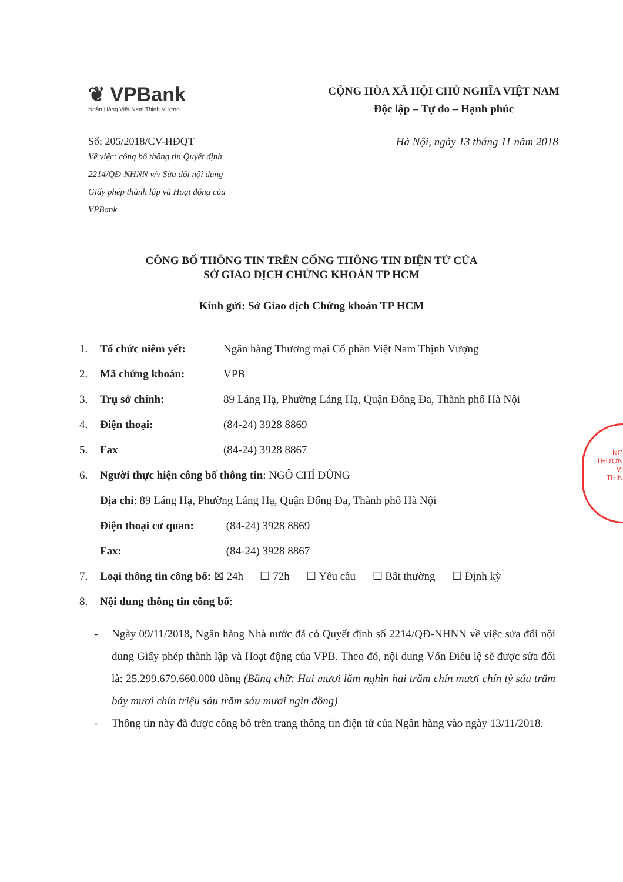❦ VPBank
Ngân Hàng Việt Nam Thịnh Vượng
CỘNG HÒA XÃ HỘI CHỦ NGHĨA VIỆT NAM
Độc lập – Tự do – Hạnh phúc
Số: 205/2018/CV-HĐQT
Về việc: công bố thông tin Quyết định 2214/QĐ-NHNN v/v Sửa đổi nội dung Giấy phép thành lập và Hoạt động của VPBank
Hà Nội, ngày 13 tháng 11 năm 2018
CÔNG BỐ THÔNG TIN TRÊN CỔNG THÔNG TIN ĐIỆN TỬ CỦA
SỞ GIAO DỊCH CHỨNG KHOÁN TP HCM
Kính gửi: Sở Giao dịch Chứng khoán TP HCM
1. Tổ chức niêm yết: Ngân hàng Thương mại Cổ phần Việt Nam Thịnh Vượng
2. Mã chứng khoán: VPB
3. Trụ sở chính: 89 Láng Hạ, Phường Láng Hạ, Quận Đống Đa, Thành phố Hà Nội
4. Điện thoại: (84-24) 3928 8869
5. Fax (84-24) 3928 8867
6. Người thực hiện công bố thông tin: NGÔ CHÍ DŨNG
Địa chỉ: 89 Láng Hạ, Phường Láng Hạ, Quận Đống Đa, Thành phố Hà Nội
Điện thoại cơ quan: (84-24) 3928 8869
Fax: (84-24) 3928 8867
7. Loại thông tin công bố: ☒ 24h ☐ 72h ☐ Yêu cầu ☐ Bất thường ☐ Định kỳ
8. Nội dung thông tin công bố:
- Ngày 09/11/2018, Ngân hàng Nhà nước đã có Quyết định số 2214/QĐ-NHNN về việc sửa đổi nội dung Giấy phép thành lập và Hoạt động của VPB. Theo đó, nội dung Vốn Điều lệ sẽ được sửa đổi là: 25.299.679.660.000 đồng (Bằng chữ: Hai mươi lăm nghìn hai trăm chín mươi chín tỷ sáu trăm bảy mươi chín triệu sáu trăm sáu mươi ngìn đồng)
- Thông tin này đã được công bố trên trang thông tin điện tử của Ngân hàng vào ngày 13/11/2018.
NG
THƯƠN
VI
THỊN